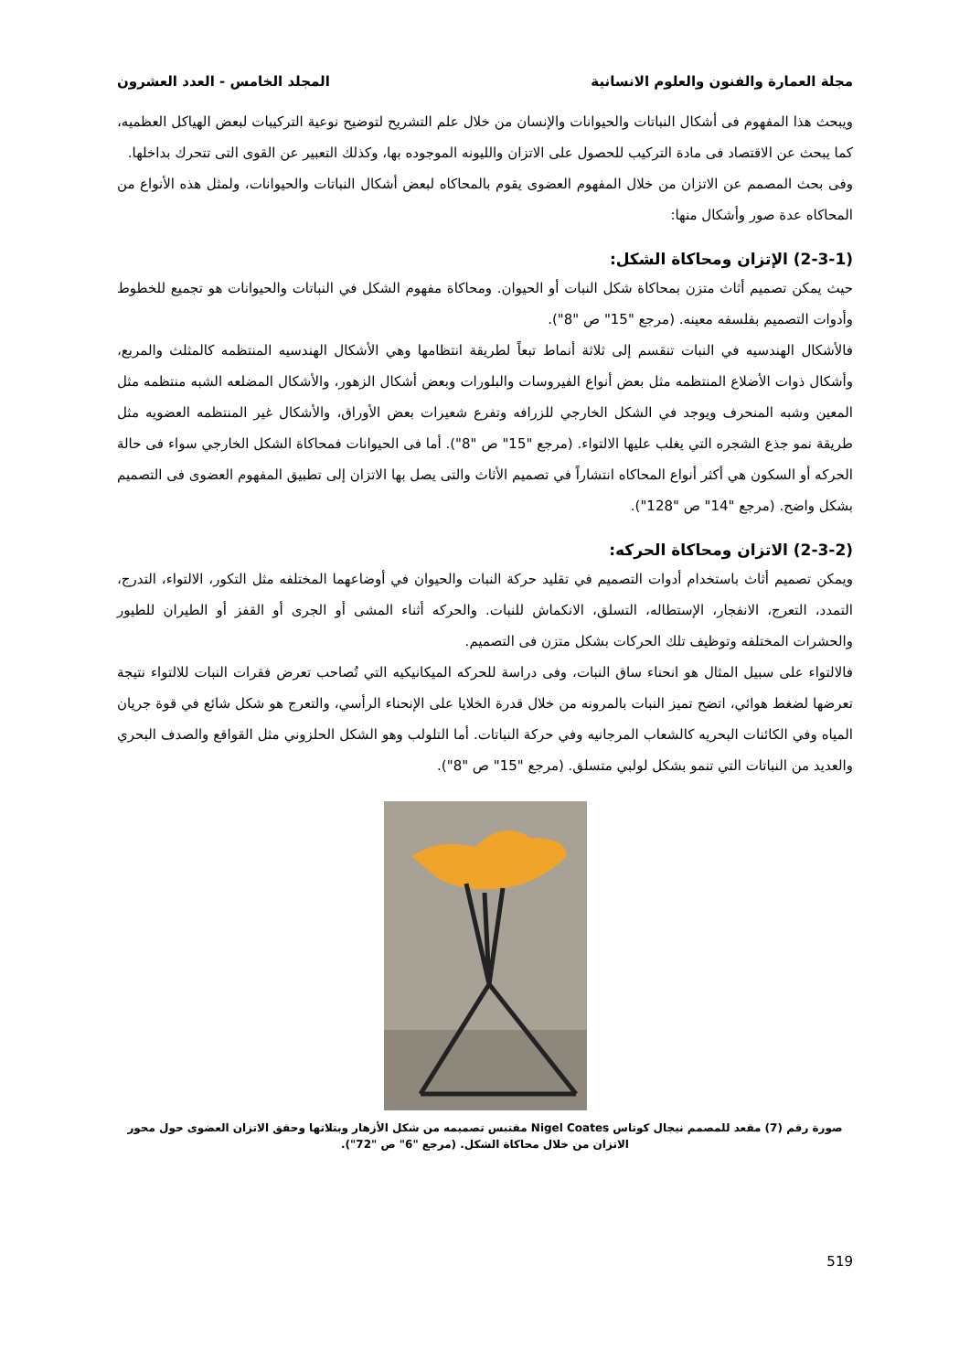مجلة العمارة والفنون والعلوم الانسانية المجلد الخامس - العدد العشرون
ويبحث هذا المفهوم فى أشكال النباتات والحيوانات والإنسان من خلال علم التشريح لتوضيح نوعية التركيبات لبعض الهياكل العظميه، كما يبحث عن الاقتصاد فى مادة التركيب للحصول على الاتزان والليونه الموجوده بها، وكذلك التعبير عن القوى التى تتحرك بداخلها.
وفى بحث المصمم عن الاتزان من خلال المفهوم العضوى يقوم بالمحاكاه لبعض أشكال النباتات والحيوانات، ولمثل هذه الأنواع من المحاكاه عدة صور وأشكال منها:
(2-3-1) الإتزان ومحاكاة الشكل:
حيث يمكن تصميم أثاث متزن بمحاكاة شكل النبات أو الحيوان. ومحاكاة مفهوم الشكل في النباتات والحيوانات هو تجميع للخطوط وأدوات التصميم بفلسفه معينه. (مرجع "15" ص "8").
فالأشكال الهندسيه في النبات تنقسم إلى ثلاثة أنماط تبعاً لطريقة انتظامها وهي الأشكال الهندسيه المنتظمه كالمثلث والمربع، وأشكال ذوات الأضلاع المنتظمه مثل بعض أنواع الفيروسات والبلورات وبعض أشكال الزهور، والأشكال المضلعه الشبه منتظمه مثل المعين وشبه المنحرف ويوجد في الشكل الخارجي للزرافه وتفرع شعيرات بعض الأوراق، والأشكال غير المنتظمه العضويه مثل طريقة نمو جذع الشجره التي يغلب عليها الالتواء. (مرجع "15" ص "8"). أما فى الحيوانات فمحاكاة الشكل الخارجي سواء فى حالة الحركه أو السكون هي أكثر أنواع المحاكاه انتشاراً في تصميم الأثاث والتى يصل بها الاتزان إلى تطبيق المفهوم العضوى فى التصميم بشكل واضح. (مرجع "14" ص "128").
(2-3-2) الاتزان ومحاكاة الحركه:
ويمكن تصميم أثاث باستخدام أدوات التصميم في تقليد حركة النبات والحيوان في أوضاعهما المختلفه مثل التكور، الالتواء، التدرج، التمدد، التعرج، الانفجار، الإستطاله، التسلق، الانكماش للنبات. والحركه أثناء المشى أو الجرى أو القفز أو الطيران للطيور والحشرات المختلفه وتوظيف تلك الحركات بشكل متزن فى التصميم.
فالالتواء على سبيل المثال هو انحناء ساق النبات، وفى دراسة للحركه الميكانيكيه التي تُصاحب تعرض فقرات النبات للالتواء نتيجة تعرضها لضغط هوائي، اتضح تميز النبات بالمرونه من خلال قدرة الخلايا على الإنحناء الرأسي، والتعرج هو شكل شائع في قوة جريان المياه وفي الكائنات البحريه كالشعاب المرجانيه وفي حركة النباتات. أما التلولب وهو الشكل الحلزوني مثل القواقع والصدف البحري والعديد من النباتات التي تنمو بشكل لولبي متسلق. (مرجع "15" ص "8").
صورة رقم (7) مقعد للمصمم نيجال كوتاس Nigel Coates مقتبس تصميمه من شكل الأزهار وبتلاتها وحقق الاتزان العضوى حول محور الاتزان من خلال محاكاة الشكل. (مرجع "6" ص "72").
519